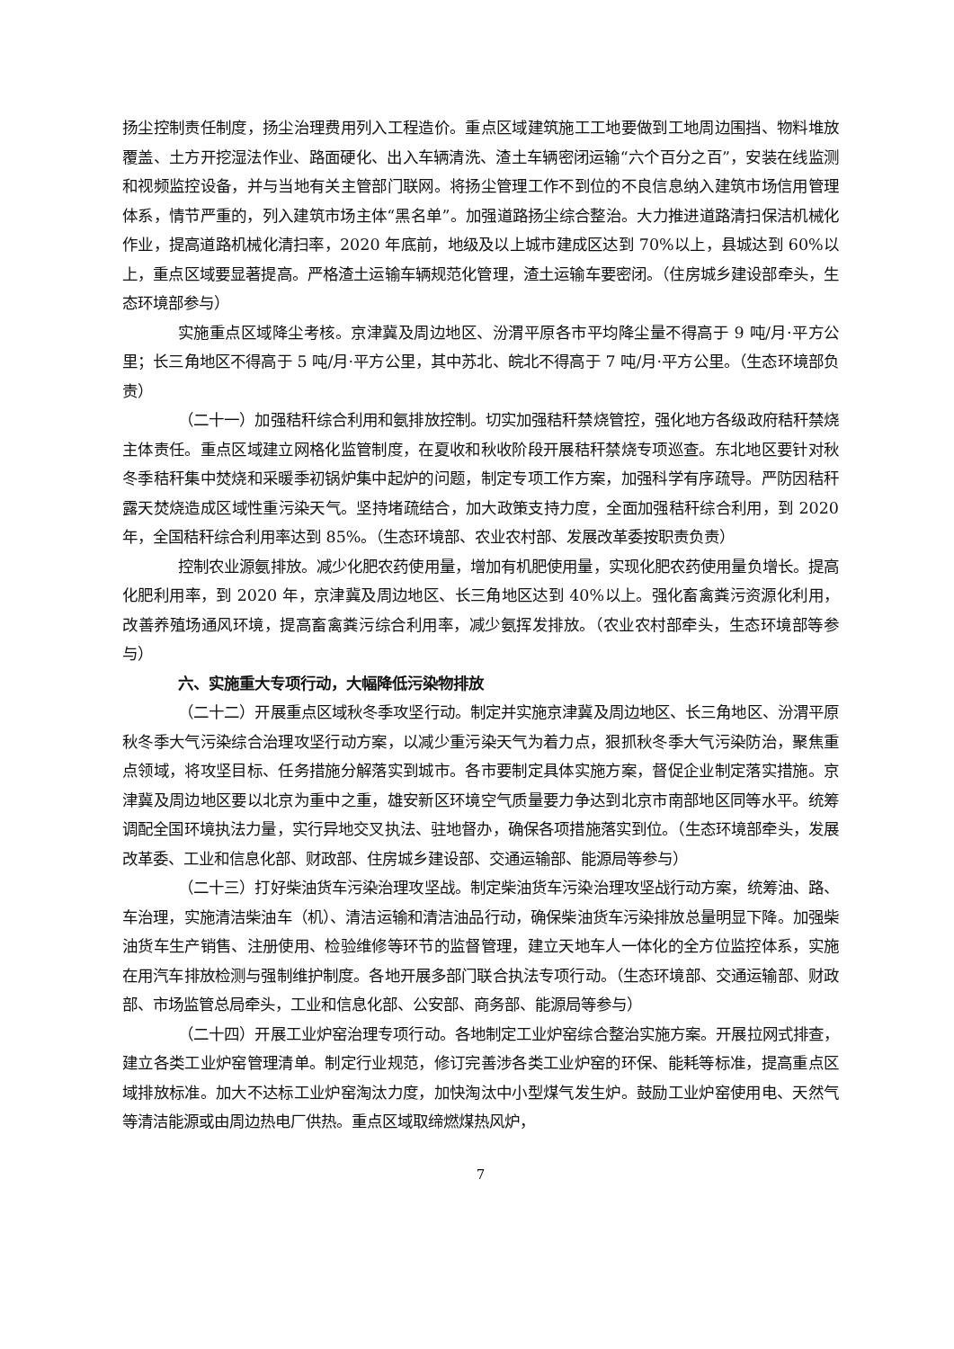扬尘控制责任制度，扬尘治理费用列入工程造价。重点区域建筑施工工地要做到工地周边围挡、物料堆放覆盖、土方开挖湿法作业、路面硬化、出入车辆清洗、渣土车辆密闭运输“六个百分之百”，安装在线监测和视频监控设备，并与当地有关主管部门联网。将扬尘管理工作不到位的不良信息纳入建筑市场信用管理体系，情节严重的，列入建筑市场主体“黑名单”。加强道路扬尘综合整治。大力推进道路清扫保洁机械化作业，提高道路机械化清扫率，2020 年底前，地级及以上城市建成区达到 70%以上，县城达到 60%以上，重点区域要显著提高。严格渣土运输车辆规范化管理，渣土运输车要密闭。（住房城乡建设部牵头，生态环境部参与）
实施重点区域降尘考核。京津冀及周边地区、汾渭平原各市平均降尘量不得高于 9 吨/月·平方公里；长三角地区不得高于 5 吨/月·平方公里，其中苏北、皖北不得高于 7 吨/月·平方公里。（生态环境部负责）
（二十一）加强秸秆综合利用和氨排放控制。切实加强秸秆禁烧管控，强化地方各级政府秸秆禁烧主体责任。重点区域建立网格化监管制度，在夏收和秋收阶段开展秸秆禁烧专项巡查。东北地区要针对秋冬季秸秆集中焚烧和采暖季初锅炉集中起炉的问题，制定专项工作方案，加强科学有序疏导。严防因秸秆露天焚烧造成区域性重污染天气。坚持堵疏结合，加大政策支持力度，全面加强秸秆综合利用，到 2020 年，全国秸秆综合利用率达到 85%。（生态环境部、农业农村部、发展改革委按职责负责）
控制农业源氨排放。减少化肥农药使用量，增加有机肥使用量，实现化肥农药使用量负增长。提高化肥利用率，到 2020 年，京津冀及周边地区、长三角地区达到 40%以上。强化畜禽粪污资源化利用，改善养殖场通风环境，提高畜禽粪污综合利用率，减少氨挥发排放。（农业农村部牵头，生态环境部等参与）
六、实施重大专项行动，大幅降低污染物排放
（二十二）开展重点区域秋冬季攻坚行动。制定并实施京津冀及周边地区、长三角地区、汾渭平原秋冬季大气污染综合治理攻坚行动方案，以减少重污染天气为着力点，狠抓秋冬季大气污染防治，聚焦重点领域，将攻坚目标、任务措施分解落实到城市。各市要制定具体实施方案，督促企业制定落实措施。京津冀及周边地区要以北京为重中之重，雄安新区环境空气质量要力争达到北京市南部地区同等水平。统筹调配全国环境执法力量，实行异地交叉执法、驻地督办，确保各项措施落实到位。（生态环境部牵头，发展改革委、工业和信息化部、财政部、住房城乡建设部、交通运输部、能源局等参与）
（二十三）打好柴油货车污染治理攻坚战。制定柴油货车污染治理攻坚战行动方案，统筹油、路、车治理，实施清洁柴油车（机）、清洁运输和清洁油品行动，确保柴油货车污染排放总量明显下降。加强柴油货车生产销售、注册使用、检验维修等环节的监督管理，建立天地车人一体化的全方位监控体系，实施在用汽车排放检测与强制维护制度。各地开展多部门联合执法专项行动。（生态环境部、交通运输部、财政部、市场监管总局牵头，工业和信息化部、公安部、商务部、能源局等参与）
（二十四）开展工业炉窑治理专项行动。各地制定工业炉窑综合整治实施方案。开展拉网式排查，建立各类工业炉窑管理清单。制定行业规范，修订完善涉各类工业炉窑的环保、能耗等标准，提高重点区域排放标准。加大不达标工业炉窑淘汰力度，加快淘汰中小型煤气发生炉。鼓励工业炉窑使用电、天然气等清洁能源或由周边热电厂供热。重点区域取缔燃煤热风炉，
7